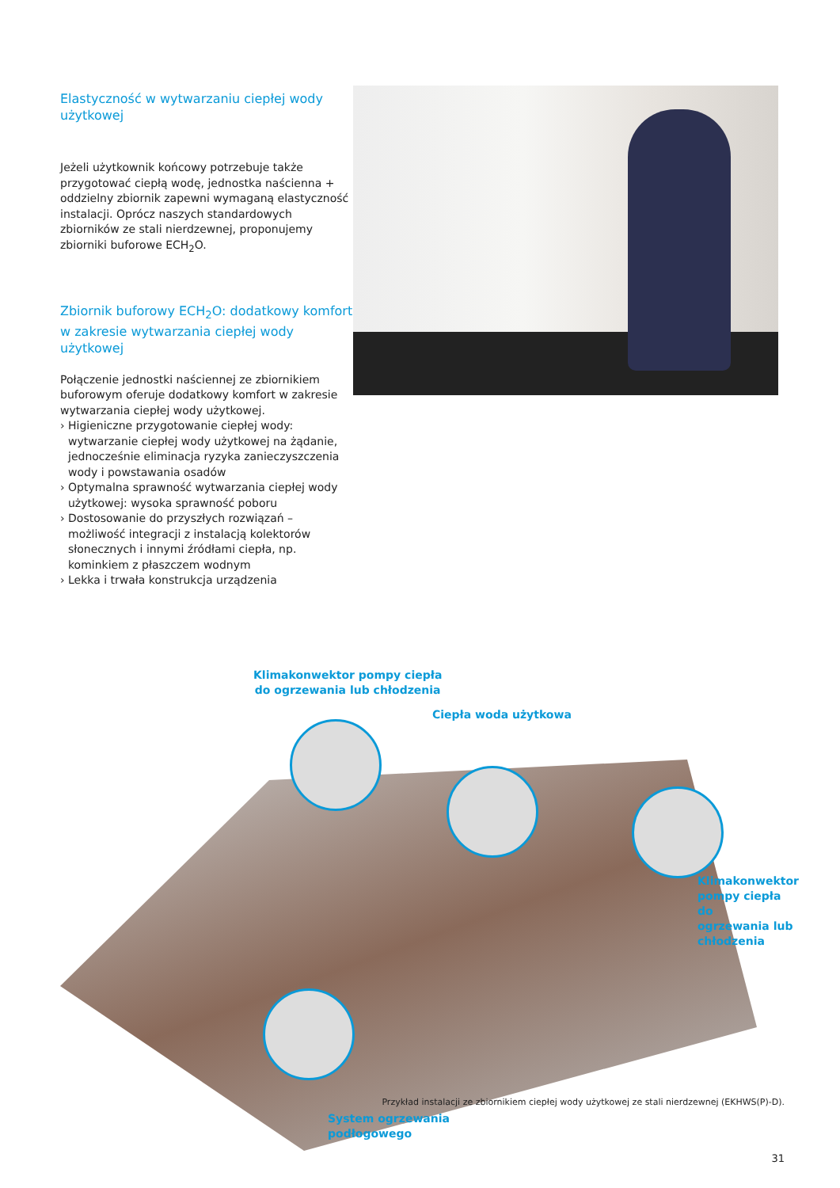Elastyczność w wytwarzaniu ciepłej wody użytkowej
Jeżeli użytkownik końcowy potrzebuje także przygotować ciepłą wodę, jednostka naścienna + oddzielny zbiornik zapewni wymaganą elastyczność instalacji. Oprócz naszych standardowych zbiorników ze stali nierdzewnej, proponujemy zbiorniki buforowe ECH<sub>2</sub>O.
Zbiornik buforowy ECH<sub>2</sub>O: dodatkowy komfort w zakresie wytwarzania ciepłej wody użytkowej
Połączenie jednostki naściennej ze zbiornikiem buforowym oferuje dodatkowy komfort w zakresie wytwarzania ciepłej wody użytkowej.
› Higieniczne przygotowanie ciepłej wody: wytwarzanie ciepłej wody użytkowej na żądanie, jednocześnie eliminacja ryzyka zanieczyszczenia wody i powstawania osadów
› Optymalna sprawność wytwarzania ciepłej wody użytkowej: wysoka sprawność poboru
› Dostosowanie do przyszłych rozwiązań – możliwość integracji z instalacją kolektorów słonecznych i innymi źródłami ciepła, np. kominkiem z płaszczem wodnym
› Lekka i trwała konstrukcja urządzenia
Klimakonwektor pompy ciepła
do ogrzewania lub chłodzenia
Ciepła woda użytkowa
Klimakonwektor
pompy ciepła do
ogrzewania lub
chłodzenia
System ogrzewania
podłogowego
Przykład instalacji ze zbiornikiem ciepłej wody użytkowej ze stali nierdzewnej (EKHWS(P)-D).
31